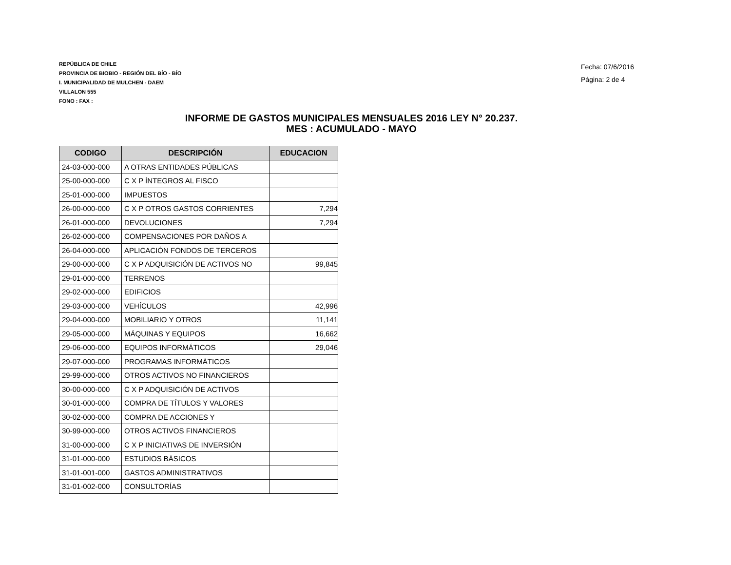REPÚBLICA DE CHILE
PROVINCIA DE BIOBIO - REGIÓN DEL BÍO - BÍO
I. MUNICIPALIDAD DE MULCHEN - DAEM
VILLALON 555
FONO : FAX :
Fecha: 07/6/2016
Página: 2 de 4
INFORME DE GASTOS MUNICIPALES MENSUALES 2016 LEY N° 20.237.
MES : ACUMULADO - MAYO
| CODIGO | DESCRIPCIÓN | EDUCACION |
| --- | --- | --- |
| 24-03-000-000 | A OTRAS ENTIDADES PÚBLICAS | |
| 25-00-000-000 | C X P ÍNTEGROS AL FISCO | |
| 25-01-000-000 | IMPUESTOS | |
| 26-00-000-000 | C X P OTROS GASTOS CORRIENTES | 7,294 |
| 26-01-000-000 | DEVOLUCIONES | 7,294 |
| 26-02-000-000 | COMPENSACIONES POR DAÑOS A | |
| 26-04-000-000 | APLICACIÓN FONDOS DE TERCEROS | |
| 29-00-000-000 | C X P ADQUISICIÓN DE ACTIVOS NO | 99,845 |
| 29-01-000-000 | TERRENOS | |
| 29-02-000-000 | EDIFICIOS | |
| 29-03-000-000 | VEHÍCULOS | 42,996 |
| 29-04-000-000 | MOBILIARIO Y OTROS | 11,141 |
| 29-05-000-000 | MÁQUINAS Y EQUIPOS | 16,662 |
| 29-06-000-000 | EQUIPOS INFORMÁTICOS | 29,046 |
| 29-07-000-000 | PROGRAMAS INFORMÁTICOS | |
| 29-99-000-000 | OTROS ACTIVOS NO FINANCIEROS | |
| 30-00-000-000 | C X P ADQUISICIÓN DE ACTIVOS | |
| 30-01-000-000 | COMPRA DE TÍTULOS Y VALORES | |
| 30-02-000-000 | COMPRA DE ACCIONES Y | |
| 30-99-000-000 | OTROS ACTIVOS FINANCIEROS | |
| 31-00-000-000 | C X P INICIATIVAS DE INVERSIÓN | |
| 31-01-000-000 | ESTUDIOS BÁSICOS | |
| 31-01-001-000 | GASTOS ADMINISTRATIVOS | |
| 31-01-002-000 | CONSULTORÍAS | |